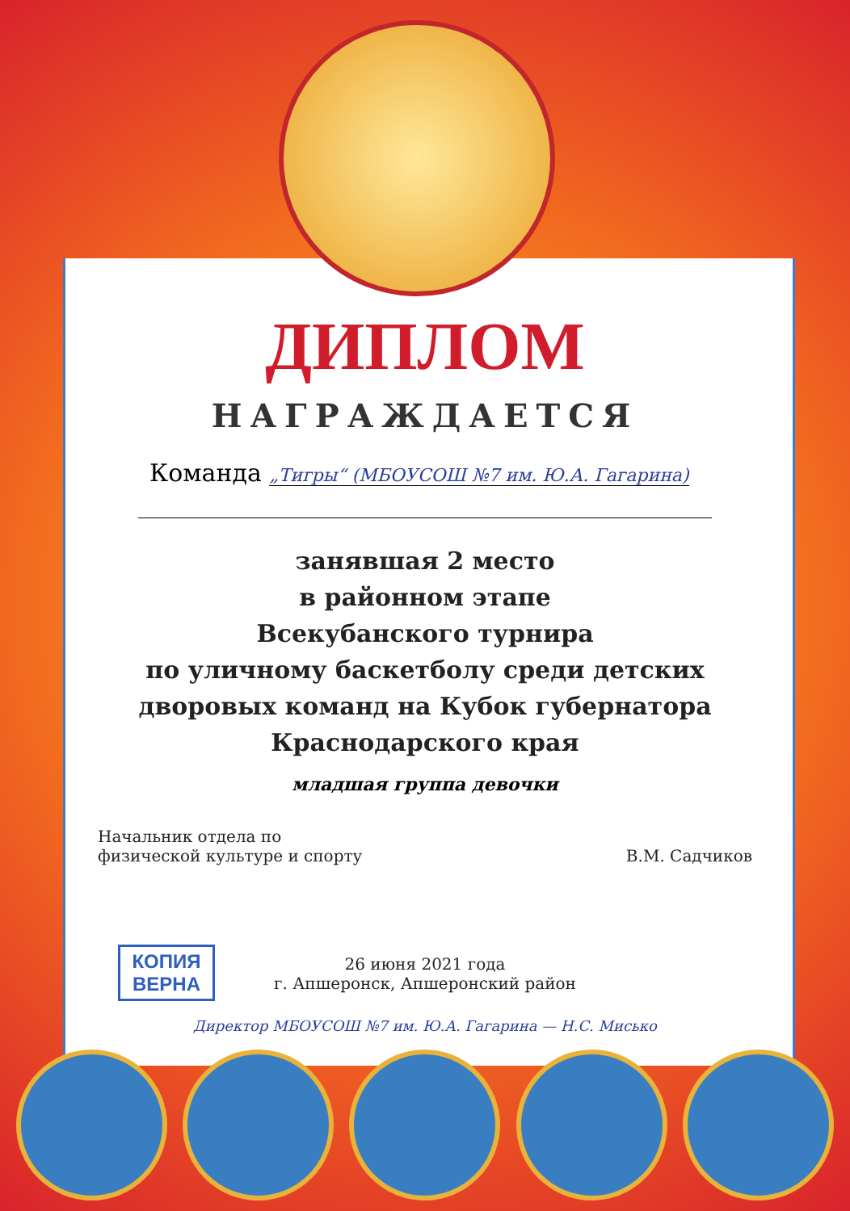ДИПЛОМ
НАГРАЖДАЕТСЯ
Команда „Тигры“ (МБОУСОШ №7 им. Ю.А. Гагарина)
занявшая 2 место
в районном этапе
Всекубанского турнира
по уличному баскетболу среди детских
дворовых команд на Кубок губернатора
Краснодарского края
младшая группа девочки
Начальник отдела по
физической культуре и спорту
В.М. Садчиков
26 июня 2021 года
г. Апшеронск, Апшеронский район
КОПИЯ
ВЕРНА
Директор МБОУСОШ №7 им. Ю.А. Гагарина — Н.С. Мисько